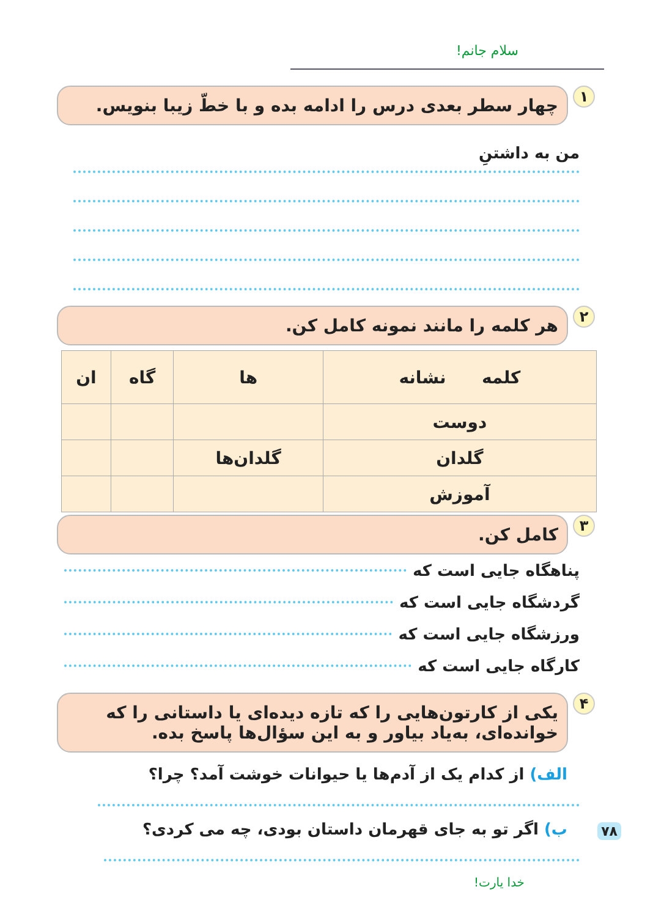سلام جانم!
۱
چهار سطر بعدی درس را ادامه بده و با خطّ زیبا بنویس.
من به داشتنِ
۲
هر کلمه را مانند نمونه کامل کن.
| کلمه نشانه | ها | گاه | ان |
| دوست | | | |
| گلدان | گلدان‌ها | | |
| آموزش | | | |
۳
کامل کن.
پناهگاه جایی است که
گردشگاه جایی است که
ورزشگاه جایی است که
کارگاه جایی است که
۴
یکی از کارتون‌هایی را که تازه دیده‌ای یا داستانی را که خوانده‌ای، به‌یاد بیاور و به این سؤال‌ها پاسخ بده.
الف) از کدام یک از آدم‌ها یا حیوانات خوشت آمد؟ چرا؟
ب) اگر تو به جای قهرمان داستان بودی، چه می کردی؟
خدا یارت!
۷۸